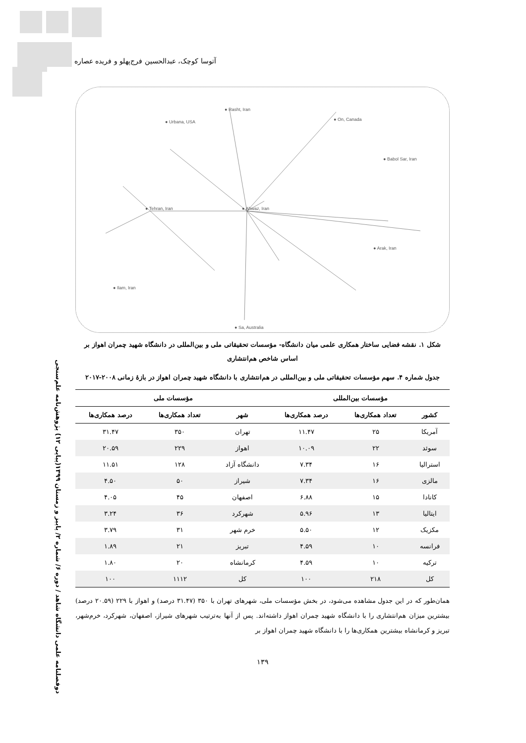آتوسا کوچک، عبدالحسین فرج‌پهلو و فریده عصاره
دوفصلنامه علمی دانشگاه شاهد / دوره ۶/ شماره ۲/ پاییز و زمستان ۱۳۹۹(پیاپی ۱۲) پژوهش‌نامه علم‌سنجی
● Tehran, Iran ● Ahwaz, Iran
● Rasht, Iran
● Urbana, USA ● On, Canada
● Babol Sar, Iran
● Arak, Iran
● Ilam, Iran
● Sa, Australia
شکل ۱. نقشه فضایی ساختار همکاری علمی میان دانشگاه- مؤسسات تحقیقاتی ملی و بین‌المللی در دانشگاه شهید چمران اهواز بر اساس شاخص هم‌انتشاری
جدول شماره ۴. سهم مؤسسات تحقیقاتی ملی و بین‌المللی در هم‌انتشاری با دانشگاه شهید چمران اهواز در بازهٔ زمانی ۲۰۰۸-۲۰۱۷
| مؤسسات بین‌المللی | | | مؤسسات ملی | | |
| --- | --- | --- | --- | --- | --- |
| کشور | تعداد همکاری‌ها | درصد همکاری‌ها | شهر | تعداد همکاری‌ها | درصد همکاری‌ها |
| آمریکا | ۲۵ | ۱۱.۴۷ | تهران | ۳۵۰ | ۳۱.۴۷ |
| سوئد | ۲۲ | ۱۰.۰۹ | اهواز | ۲۲۹ | ۲۰.۵۹ |
| استرالیا | ۱۶ | ۷.۳۴ | دانشگاه آزاد | ۱۲۸ | ۱۱.۵۱ |
| مالزی | ۱۶ | ۷.۳۴ | شیراز | ۵۰ | ۴.۵۰ |
| کانادا | ۱۵ | ۶.۸۸ | اصفهان | ۴۵ | ۴.۰۵ |
| ایتالیا | ۱۳ | ۵.۹۶ | شهرکرد | ۳۶ | ۳.۲۴ |
| مکزیک | ۱۲ | ۵.۵۰ | خرم شهر | ۳۱ | ۳.۷۹ |
| فرانسه | ۱۰ | ۴.۵۹ | تبریز | ۲۱ | ۱.۸۹ |
| ترکیه | ۱۰ | ۴.۵۹ | کرمانشاه | ۲۰ | ۱.۸۰ |
| کل | ۲۱۸ | ۱۰۰ | کل | ۱۱۱۲ | ۱۰۰ |
همان‌طور که در این جدول مشاهده می‌شود، در بخش مؤسسات ملی، شهرهای تهران با ۳۵۰ (۳۱.۴۷ درصد) و اهواز با ۲۲۹ (۲۰.۵۹ درصد) بیشترین میزان هم‌انتشاری را با دانشگاه شهید چمران اهواز داشته‌اند. پس از آنها به‌ترتیب شهرهای شیراز، اصفهان، شهرکرد، خرم‌شهر، تبریز و کرمانشاه بیشترین همکاری‌ها را با دانشگاه شهید چمران اهواز بر
۱۳۹